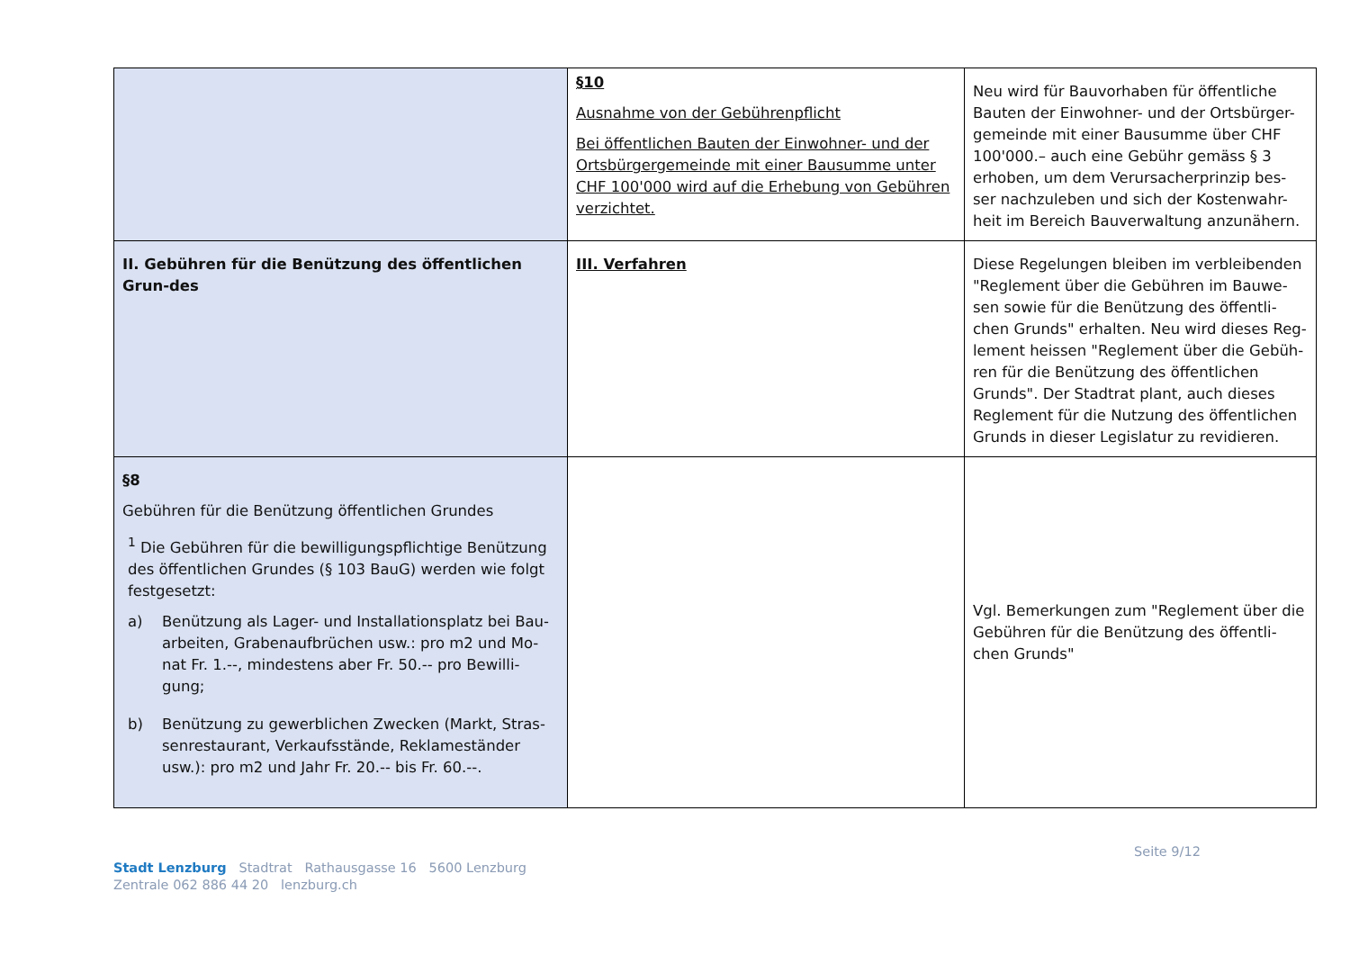| | §10 Ausnahme von der Gebührenpflicht Bei öffentlichen Bauten der Einwohner- und der Ortsbürgergemeinde mit einer Bausumme unter CHF 100'000 wird auf die Erhebung von Gebühren verzichtet. | Neu wird für Bauvorhaben für öffentliche Bauten der Einwohner- und der Ortsbürger-gemeinde mit einer Bausumme über CHF 100'000.– auch eine Gebühr gemäss § 3 erhoben, um dem Verursacherprinzip bes-ser nachzuleben und sich der Kostenwahr-heit im Bereich Bauverwaltung anzunähern. |
| II. Gebühren für die Benützung des öffentlichen Grun-des | III. Verfahren | Diese Regelungen bleiben im verbleibenden "Reglement über die Gebühren im Bauwe-sen sowie für die Benützung des öffentli-chen Grunds" erhalten. Neu wird dieses Reg-lement heissen "Reglement über die Gebüh-ren für die Benützung des öffentlichen Grunds". Der Stadtrat plant, auch dieses Reglement für die Nutzung des öffentlichen Grunds in dieser Legislatur zu revidieren. |
| §8 Gebühren für die Benützung öffentlichen Grundes <sup>1</sup> Die Gebühren für die bewilligungspflichtige Benützung des öffentlichen Grundes (§ 103 BauG) werden wie folgt festgesetzt: a) Benützung als Lager- und Installationsplatz bei Bau-arbeiten, Grabenaufbrüchen usw.: pro m2 und Mo-nat Fr. 1.--, mindestens aber Fr. 50.-- pro Bewilli-gung; b) Benützung zu gewerblichen Zwecken (Markt, Stras-senrestaurant, Verkaufsstände, Reklameständer usw.): pro m2 und Jahr Fr. 20.-- bis Fr. 60.--. | | Vgl. Bemerkungen zum "Reglement über die Gebühren für die Benützung des öffentli-chen Grunds" |
Seite 9/12
Stadt Lenzburg Stadtrat Rathausgasse 16 5600 Lenzburg
Zentrale 062 886 44 20 lenzburg.ch